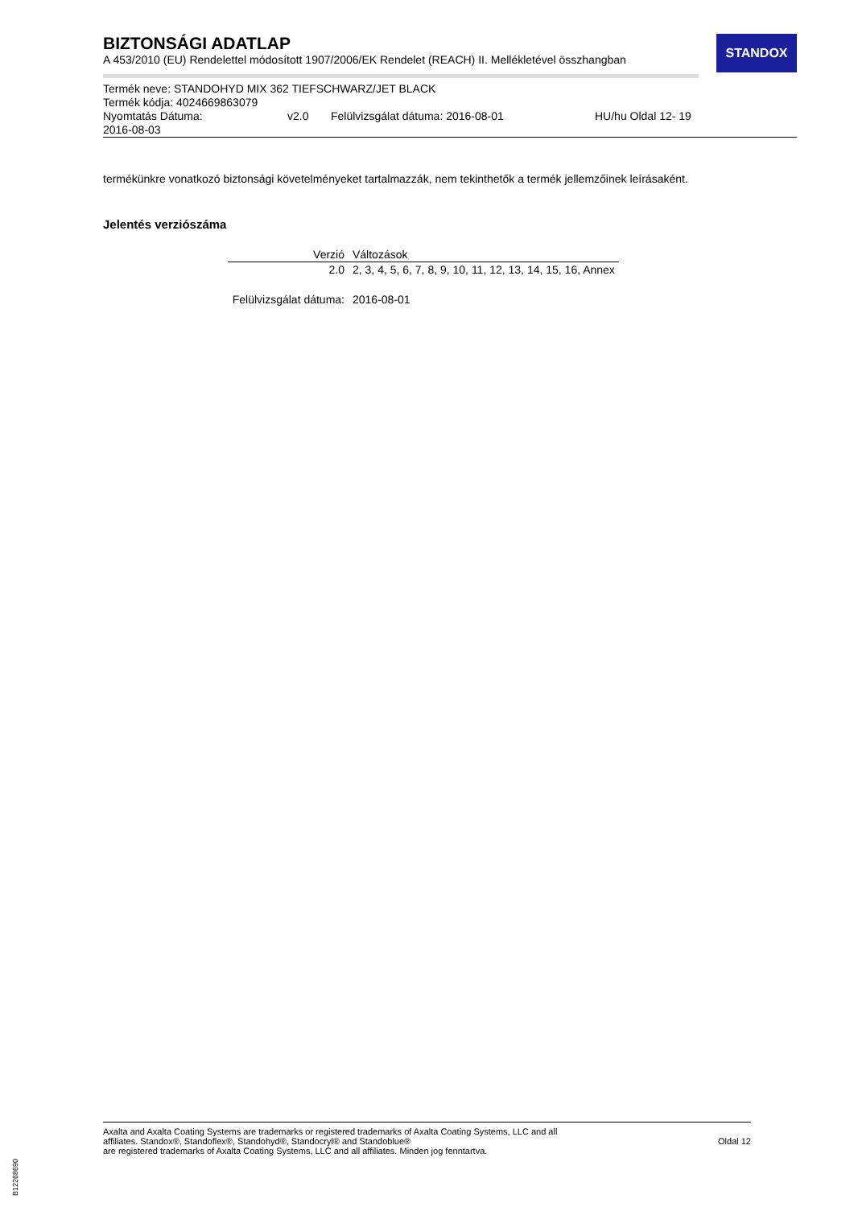STANDOX
BIZTONSÁGI ADATLAP
A 453/2010 (EU) Rendelettel módosított 1907/2006/EK Rendelet (REACH) II. Mellékletével összhangban
Termék neve: STANDOHYD MIX 362 TIEFSCHWARZ/JET BLACK
Termék kódja: 4024669863079
Nyomtatás Dátuma: v2.0 Felülvizsgálat dátuma: 2016-08-01 HU/hu Oldal 12- 19
2016-08-03
termékünkre vonatkozó biztonsági követelményeket tartalmazzák, nem tekinthetők a termék jellemzőinek leírásaként.
Jelentés verziószáma
| Verzió | Változások |
| --- | --- |
| 2.0 | 2, 3, 4, 5, 6, 7, 8, 9, 10, 11, 12, 13, 14, 15, 16, Annex |
| Felülvizsgálat dátuma: | 2016-08-01 |
Axalta and Axalta Coating Systems are trademarks or registered trademarks of Axalta Coating Systems, LLC and all
affiliates. Standox®, Standoflex®, Standohyd®, Standocryl® and Standoblue®
are registered trademarks of Axalta Coating Systems, LLC and all affiliates. Minden jog fenntartva.
Oldal 12
B12268690